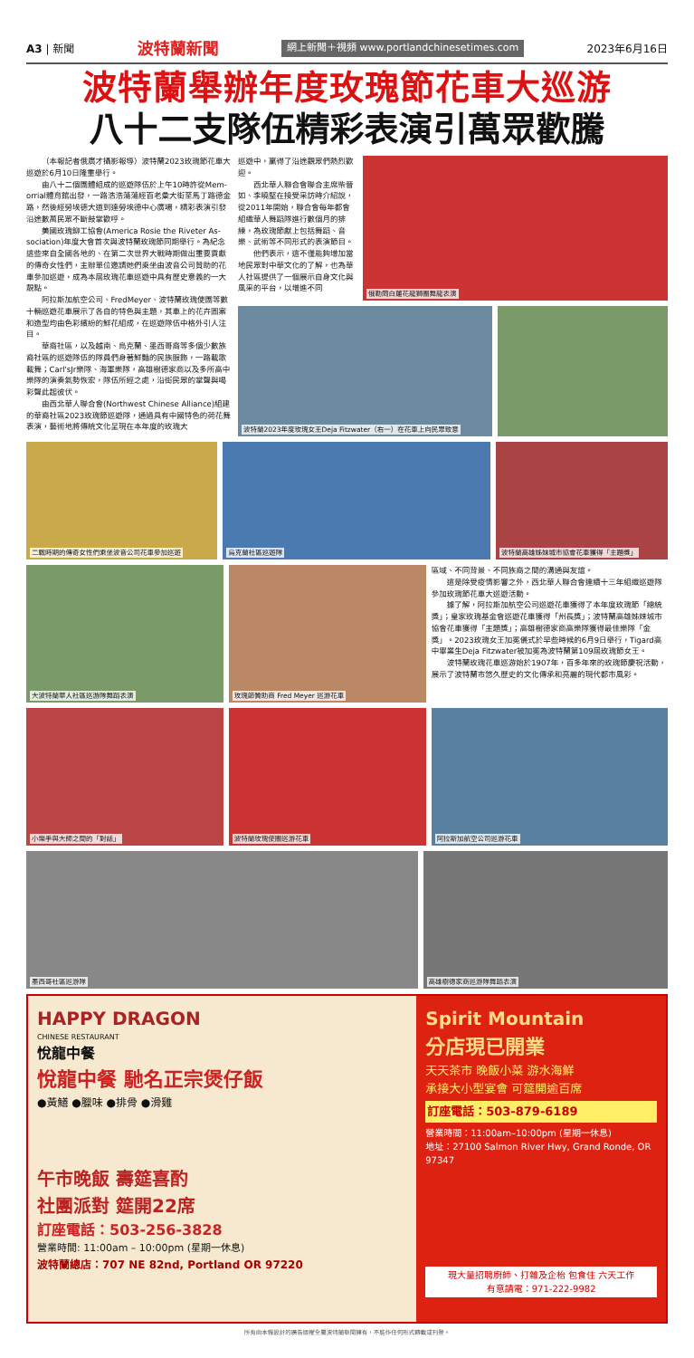A3 | 新聞 波特蘭新聞 網上新聞＋視頻 www.portlandchinesetimes.com 2023年6月16日
波特蘭舉辦年度玫瑰節花車大巡游
八十二支隊伍精彩表演引萬眾歡騰
（本報記者俄廣才攝影報導）波特蘭2023玫瑰節花車大巡遊於6月10日隆重舉行。
由八十二個團體組成的巡遊隊伍於上午10時許從Mem-orrial體育館出發，一路浩浩蕩蕩經百老彙大街至馬丁路德金路，然後經勞埃德大道到達勞埃德中心廣場，精彩表演引發沿途數萬民眾不斷鼓掌歡呼。
美國玫瑰鉚工協會(America Rosie the Riveter As-sociation)年度大會首次與波特蘭玫瑰節同期舉行。為紀念這些來自全國各地的、在第二次世界大戰時期做出重要貢獻的傳奇女性們，主辦單位邀請她們乘坐由波音公司贊助的花車參加巡遊，成為本屆玫瑰花車巡遊中具有歷史意義的一大靚點。
阿拉斯加航空公司、FredMeyer、波特蘭玫瑰使團等數十輛巡遊花車展示了各自的特色與主題，其車上的花卉圖案和造型均由色彩繽紛的鮮花組成，在巡遊隊伍中格外引人注目。
華裔社區，以及越南、烏克蘭、墨西哥裔等多個少數族裔社區的巡遊隊伍的隊員們身著鮮豔的民族服飾，一路載歌載舞；Carl'sJr樂隊、海軍樂隊，高雄樹德家商以及多所高中樂隊的演奏氣勢恢宏，隊伍所經之處，沿街民眾的掌聲與喝彩聲此起彼伏。
由西北華人聯合會(Northwest Chinese Alliance)組建的華裔社區2023玫瑰節巡遊隊，通過具有中國特色的荷花舞表演，藝術地將傳統文化呈現在本年度的玫瑰大
巡遊中，贏得了沿途觀眾們熱烈歡迎。
西北華人聯合會聯合主席柴晉如、李曉堅在接受采訪時介紹說，從2011年開始，聯合會每年都會組織華人舞蹈隊進行數個月的排練，為玫瑰節獻上包括舞蹈、音樂、武術等不同形式的表演節目。
他們表示，這不僅能夠增加當地民眾對中華文化的了解，也為華人社區提供了一個展示自身文化與風采的平台，以增進不同
俄勒岡白蓮花龍獅團舞龍表演
波特蘭2023年度玫瑰女王Deja Fitzwater（右一）在花車上向民眾致意
二戰時期的傳奇女性們乘坐波音公司花車參加巡遊
烏克蘭社區巡遊隊
波特蘭高雄姊妹城市協會花車獲得「主題獎」
大波特蘭華人社區巡游隊舞蹈表演
玫瑰節贊助商 Fred Meyer 巡游花車
區域、不同背景、不同族裔之間的溝通與友誼。
這是除受疫情影響之外，西北華人聯合會連續十三年組織巡遊隊參加玫瑰節花車大巡遊活動。
據了解，阿拉斯加航空公司巡遊花車獲得了本年度玫瑰節「總統獎」；皇家玫瑰基金會巡遊花車獲得「州長獎」；波特蘭高雄姊妹城市協會花車獲得「主題獎」；高雄樹德家商高樂隊獲得最佳樂隊「金獎」。2023玫瑰女王加冕儀式於早些時候的6月9日舉行，Tigard高中畢業生Deja Fitzwater被加冕為波特蘭第109屆玫瑰節女王。
波特蘭玫瑰花車巡游始於1907年，百多年來的玫瑰節慶祝活動，展示了波特蘭市悠久歷史的文化傳承和亮麗的現代都市風彩。
小樂手與大師之間的「對話」
波特蘭玫瑰使團巡游花車
阿拉斯加航空公司巡游花車
墨西哥社區巡游隊
高雄樹德家商巡游隊舞蹈表演
HAPPY DRAGON
CHINESE RESTAURANT
悅龍中餐
悅龍中餐 馳名正宗煲仔飯
●黃鱔 ●臘味 ●排骨 ●滑雞
午市晚飯 壽筵喜酌
社團派對 筵開22席
訂座電話：503-256-3828
營業時間: 11:00am – 10:00pm (星期一休息)
波特蘭總店：707 NE 82nd, Portland OR 97220
Spirit Mountain
分店現已開業
天天茶市 晚飯小菜 游水海鮮
承接大小型宴會 可筵開逾百席
訂座電話：503-879-6189
營業時間：11:00am–10:00pm (星期一休息)
地址：27100 Salmon River Hwy, Grand Ronde, OR 97347
現大量招聘廚師、打雜及企枱 包食住 六天工作
有意請電：971-222-9982
所有由本報設計的廣告版權全屬波特蘭新聞擁有，不能作任何形式轉載或刊登。